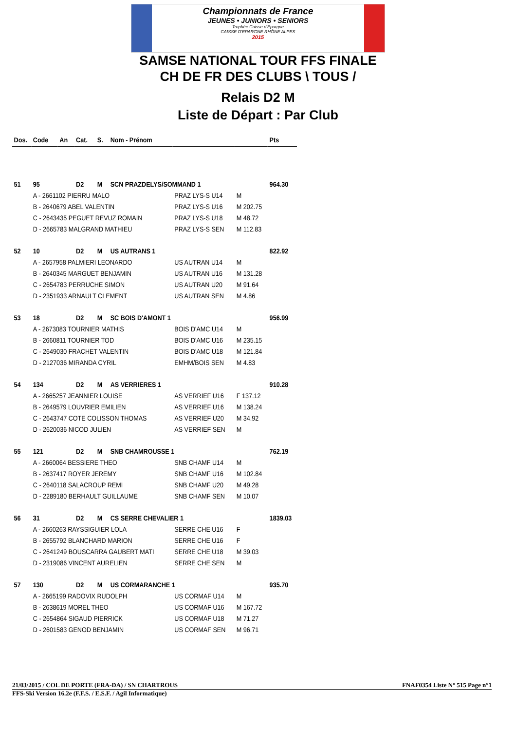Championnats de France
JEUNES • JUNIORS • SENIORS
Trophée Caisse d'Epargne
CAISSE D'EPARGNE RHÔNE ALPES
2015
SAMSE NATIONAL TOUR FFS FINALE
CH DE FR DES CLUBS \ TOUS /
Relais D2 M
Liste de Départ : Par Club
| Dos. | Code | An | Cat. | S. | Nom - Prénom | | | Pts |
| --- | --- | --- | --- | --- | --- | --- | --- | --- |
| 51 | 95 | | D2 | M | SCN PRAZDELYS/SOMMAND 1 | | | 964.30 |
| | A - 2661102 PIERRU MALO | | | | | PRAZ LYS-S U14 | M | |
| | B - 2640679 ABEL VALENTIN | | | | | PRAZ LYS-S U16 | M 202.75 | |
| | C - 2643435 PEGUET REVUZ ROMAIN | | | | | PRAZ LYS-S U18 | M 48.72 | |
| | D - 2665783 MALGRAND MATHIEU | | | | | PRAZ LYS-S SEN | M 112.83 | |
| 52 | 10 | | D2 | M | US AUTRANS 1 | | | 822.92 |
| | A - 2657958 PALMIERI LEONARDO | | | | | US AUTRAN U14 | M | |
| | B - 2640345 MARGUET BENJAMIN | | | | | US AUTRAN U16 | M 131.28 | |
| | C - 2654783 PERRUCHE SIMON | | | | | US AUTRAN U20 | M 91.64 | |
| | D - 2351933 ARNAULT CLEMENT | | | | | US AUTRAN SEN | M 4.86 | |
| 53 | 18 | | D2 | M | SC BOIS D'AMONT 1 | | | 956.99 |
| | A - 2673083 TOURNIER MATHIS | | | | | BOIS D'AMC U14 | M | |
| | B - 2660811 TOURNIER TOD | | | | | BOIS D'AMC U16 | M 235.15 | |
| | C - 2649030 FRACHET VALENTIN | | | | | BOIS D'AMC U18 | M 121.84 | |
| | D - 2127036 MIRANDA CYRIL | | | | | EMHM/BOIS SEN | M 4.83 | |
| 54 | 134 | | D2 | M | AS VERRIERES 1 | | | 910.28 |
| | A - 2665257 JEANNIER LOUISE | | | | | AS VERRIEF U16 | F 137.12 | |
| | B - 2649579 LOUVRIER EMILIEN | | | | | AS VERRIEF U16 | M 138.24 | |
| | C - 2643747 COTE COLISSON THOMAS | | | | | AS VERRIEF U20 | M 34.92 | |
| | D - 2620036 NICOD JULIEN | | | | | AS VERRIEF SEN | M | |
| 55 | 121 | | D2 | M | SNB CHAMROUSSE 1 | | | 762.19 |
| | A - 2660064 BESSIERE THEO | | | | | SNB CHAMF U14 | M | |
| | B - 2637417 ROYER JEREMY | | | | | SNB CHAMF U16 | M 102.84 | |
| | C - 2640118 SALACROUP REMI | | | | | SNB CHAMF U20 | M 49.28 | |
| | D - 2289180 BERHAULT GUILLAUME | | | | | SNB CHAMF SEN | M 10.07 | |
| 56 | 31 | | D2 | M | CS SERRE CHEVALIER 1 | | | 1839.03 |
| | A - 2660263 RAYSSIGUIER LOLA | | | | | SERRE CHE U16 | F | |
| | B - 2655792 BLANCHARD MARION | | | | | SERRE CHE U16 | F | |
| | C - 2641249 BOUSCARRA GAUBERT MATI | | | | | SERRE CHE U18 | M 39.03 | |
| | D - 2319086 VINCENT AURELIEN | | | | | SERRE CHE SEN | M | |
| 57 | 130 | | D2 | M | US CORMARANCHE 1 | | | 935.70 |
| | A - 2665199 RADOVIX RUDOLPH | | | | | US CORMAF U14 | M | |
| | B - 2638619 MOREL THEO | | | | | US CORMAF U16 | M 167.72 | |
| | C - 2654864 SIGAUD PIERRICK | | | | | US CORMAF U18 | M 71.27 | |
| | D - 2601583 GENOD BENJAMIN | | | | | US CORMAF SEN | M 96.71 | |
21/03/2015 / COL DE PORTE (FRA-DA) / SN CHARTROUS FNAF0354 Liste N° 515 Page n°1
FFS-Ski Version 16.2e (F.F.S. / E.S.F. / Agil Informatique)